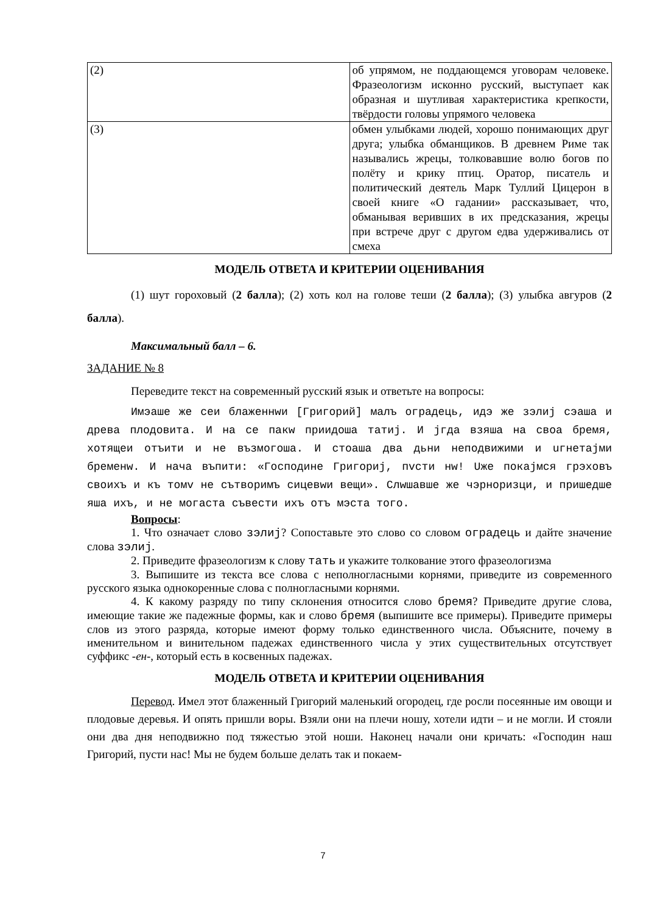| (2) | об упрямом, не поддающемся уговорам человеке. Фразеологизм исконно русский, выступает как образная и шутливая характеристика крепкости, твёрдости головы упрямого человека |
| (3) | обмен улыбками людей, хорошо понимающих друг друга; улыбка обманщиков. В древнем Риме так назывались жрецы, толковавшие волю богов по полёту и крику птиц. Оратор, писатель и политический деятель Марк Туллий Цицерон в своей книге «О гадании» рассказывает, что, обманывая веривших в их предсказания, жрецы при встрече друг с другом едва удерживались от смеха |
МОДЕЛЬ ОТВЕТА И КРИТЕРИИ ОЦЕНИВАНИЯ
(1) шут гороховый (2 балла); (2) хоть кол на голове теши (2 балла); (3) улыбка авгуров (2 балла).
Максимальный балл – 6.
ЗАДАНИЕ № 8
Переведите текст на современный русский язык и ответьте на вопросы:
Имэаше же сеи блаженнwи [Григорий] малъ оградець, идэ же зэлиј сэаша и древа плодовита. И на се пакw приидоша татиј. И јгда взяша на своа бремя, хотящеи отъити и не възмогоша. И стоаша два дьни неподвижими и uгнетајми бременw. И нача въпити: «Господине Григориј, пvсти нw! Uже покајмся грэховъ своихъ и къ томv не сътворимъ сицевwи вещи». Слwшавше же чэрноризци, и пришедше яша ихъ, и не могаста съвести ихъ отъ мэста того.
Вопросы:
1. Что означает слово зэлиј? Сопоставьте это слово со словом оградець и дайте значение слова зэлиј.
2. Приведите фразеологизм к слову тать и укажите толкование этого фразеологизма
3. Выпишите из текста все слова с неполногласными корнями, приведите из современного русского языка однокоренные слова с полногласными корнями.
4. К какому разряду по типу склонения относится слово бремя? Приведите другие слова, имеющие такие же падежные формы, как и слово бремя (выпишите все примеры). Приведите примеры слов из этого разряда, которые имеют форму только единственного числа. Объясните, почему в именительном и винительном падежах единственного числа у этих существительных отсутствует суффикс -ен-, который есть в косвенных падежах.
МОДЕЛЬ ОТВЕТА И КРИТЕРИИ ОЦЕНИВАНИЯ
Перевод. Имел этот блаженный Григорий маленький огородец, где росли посеянные им овощи и плодовые деревья. И опять пришли воры. Взяли они на плечи ношу, хотели идти – и не могли. И стояли они два дня неподвижно под тяжестью этой ноши. Наконец начали они кричать: «Господин наш Григорий, пусти нас! Мы не будем больше делать так и покаем-
7